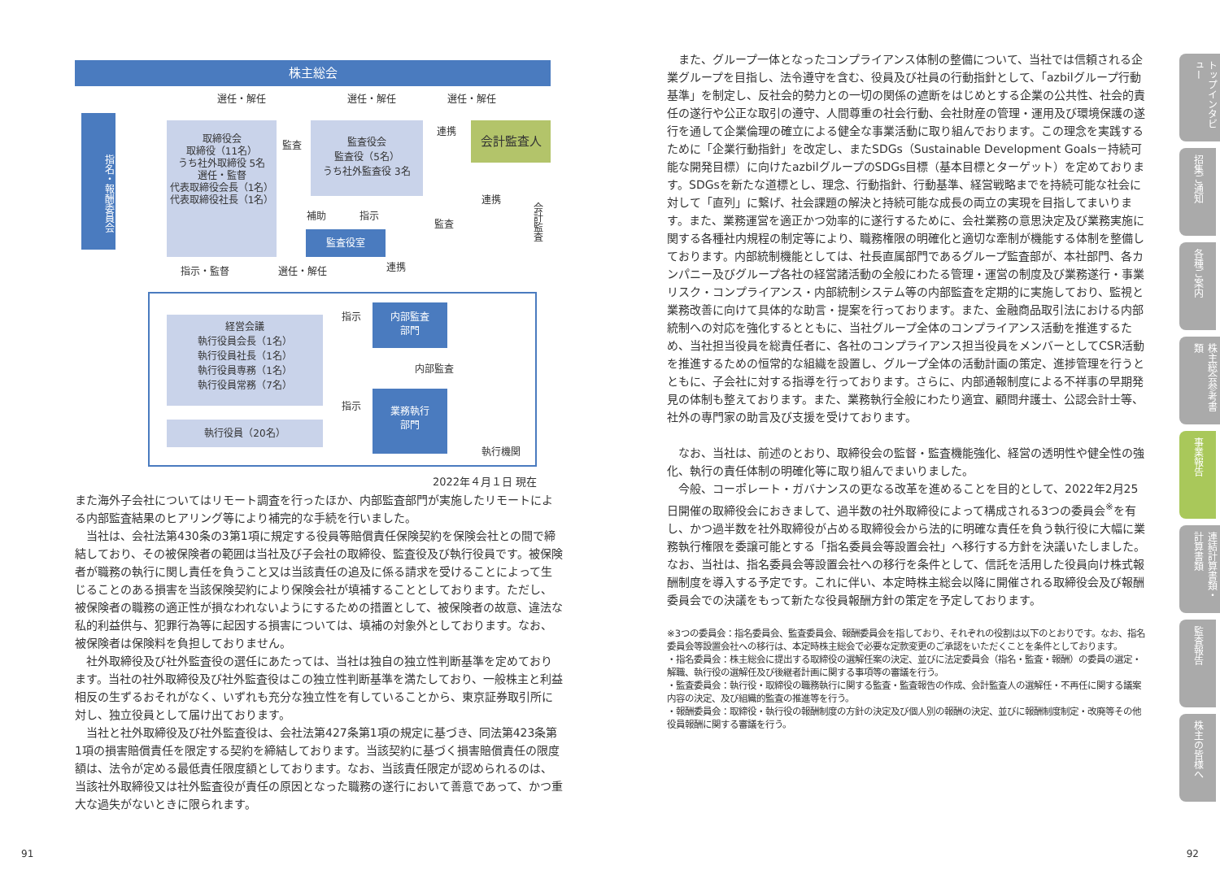株主総会
選任・解任 選任・解任 選任・解任
指名・報酬委員会
取締役会
取締役（11名）
うち社外取締役 5名
選任・監督
代表取締役会長（1名）
代表取締役社長（1名）
監査
監査役会
監査役（5名）
うち社外監査役 3名
連携 会計監査人
補助 指示
監査役室
連携
監査
会計監査
指示・監督 選任・解任 連携
経営会議
執行役員会長（1名）
執行役員社長（1名）
執行役員専務（1名）
執行役員常務（7名）
執行役員（20名）
指示
指示
内部監査
部門
内部監査
業務執行
部門
執行機関
2022年４月１日 現在
また海外子会社についてはリモート調査を行ったほか、内部監査部門が実施したリモートによる内部監査結果のヒアリング等により補完的な手続を行いました。
当社は、会社法第430条の3第1項に規定する役員等賠償責任保険契約を保険会社との間で締結しており、その被保険者の範囲は当社及び子会社の取締役、監査役及び執行役員です。被保険者が職務の執行に関し責任を負うこと又は当該責任の追及に係る請求を受けることによって生じることのある損害を当該保険契約により保険会社が填補することとしております。ただし、被保険者の職務の適正性が損なわれないようにするための措置として、被保険者の故意、違法な私的利益供与、犯罪行為等に起因する損害については、填補の対象外としております。なお、被保険者は保険料を負担しておりません。
社外取締役及び社外監査役の選任にあたっては、当社は独自の独立性判断基準を定めております。当社の社外取締役及び社外監査役はこの独立性判断基準を満たしており、一般株主と利益相反の生ずるおそれがなく、いずれも充分な独立性を有していることから、東京証券取引所に対し、独立役員として届け出ております。
当社と社外取締役及び社外監査役は、会社法第427条第1項の規定に基づき、同法第423条第1項の損害賠償責任を限定する契約を締結しております。当該契約に基づく損害賠償責任の限度額は、法令が定める最低責任限度額としております。なお、当該責任限定が認められるのは、当該社外取締役又は社外監査役が責任の原因となった職務の遂行において善意であって、かつ重大な過失がないときに限られます。
また、グループ一体となったコンプライアンス体制の整備について、当社では信頼される企業グループを目指し、法令遵守を含む、役員及び社員の行動指針として、「azbilグループ行動基準」を制定し、反社会的勢力との一切の関係の遮断をはじめとする企業の公共性、社会的責任の遂行や公正な取引の遵守、人間尊重の社会行動、会社財産の管理・運用及び環境保護の遂行を通して企業倫理の確立による健全な事業活動に取り組んでおります。この理念を実践するために「企業行動指針」を改定し、またSDGs（Sustainable Development Goals－持続可能な開発目標）に向けたazbilグループのSDGs目標（基本目標とターゲット）を定めております。SDGsを新たな道標とし、理念、行動指針、行動基準、経営戦略までを持続可能な社会に対して「直列」に繋げ、社会課題の解決と持続可能な成長の両立の実現を目指してまいります。また、業務運営を適正かつ効率的に遂行するために、会社業務の意思決定及び業務実施に関する各種社内規程の制定等により、職務権限の明確化と適切な牽制が機能する体制を整備しております。内部統制機能としては、社長直属部門であるグループ監査部が、本社部門、各カンパニー及びグループ各社の経営諸活動の全般にわたる管理・運営の制度及び業務遂行・事業リスク・コンプライアンス・内部統制システム等の内部監査を定期的に実施しており、監視と業務改善に向けて具体的な助言・提案を行っております。また、金融商品取引法における内部統制への対応を強化するとともに、当社グループ全体のコンプライアンス活動を推進するため、当社担当役員を総責任者に、各社のコンプライアンス担当役員をメンバーとしてCSR活動を推進するための恒常的な組織を設置し、グループ全体の活動計画の策定、進捗管理を行うとともに、子会社に対する指導を行っております。さらに、内部通報制度による不祥事の早期発見の体制も整えております。また、業務執行全般にわたり適宜、顧問弁護士、公認会計士等、社外の専門家の助言及び支援を受けております。
なお、当社は、前述のとおり、取締役会の監督・監査機能強化、経営の透明性や健全性の強化、執行の責任体制の明確化等に取り組んでまいりました。
今般、コーポレート・ガバナンスの更なる改革を進めることを目的として、2022年2月25日開催の取締役会におきまして、過半数の社外取締役によって構成される3つの委員会<sup>※</sup>を有し、かつ過半数を社外取締役が占める取締役会から法的に明確な責任を負う執行役に大幅に業務執行権限を委譲可能とする「指名委員会等設置会社」へ移行する方針を決議いたしました。なお、当社は、指名委員会等設置会社への移行を条件として、信託を活用した役員向け株式報酬制度を導入する予定です。これに伴い、本定時株主総会以降に開催される取締役会及び報酬委員会での決議をもって新たな役員報酬方針の策定を予定しております。
※3つの委員会：指名委員会、監査委員会、報酬委員会を指しており、それぞれの役割は以下のとおりです。なお、指名委員会等設置会社への移行は、本定時株主総会で必要な定款変更のご承認をいただくことを条件としております。
・指名委員会：株主総会に提出する取締役の選解任案の決定、並びに法定委員会（指名・監査・報酬）の委員の選定・解職、執行役の選解任及び後継者計画に関する事項等の審議を行う。
・監査委員会：執行役・取締役の職務執行に関する監査・監査報告の作成、会計監査人の選解任・不再任に関する議案内容の決定、及び組織的監査の推進等を行う。
・報酬委員会：取締役・執行役の報酬制度の方針の決定及び個人別の報酬の決定、並びに報酬制度制定・改廃等その他役員報酬に関する審議を行う。
トップインタビュー
招集ご通知
各種ご案内
株主総会参考書類
事業報告
連結計算書類・計算書類
監査報告
株主の皆様へ
91 92